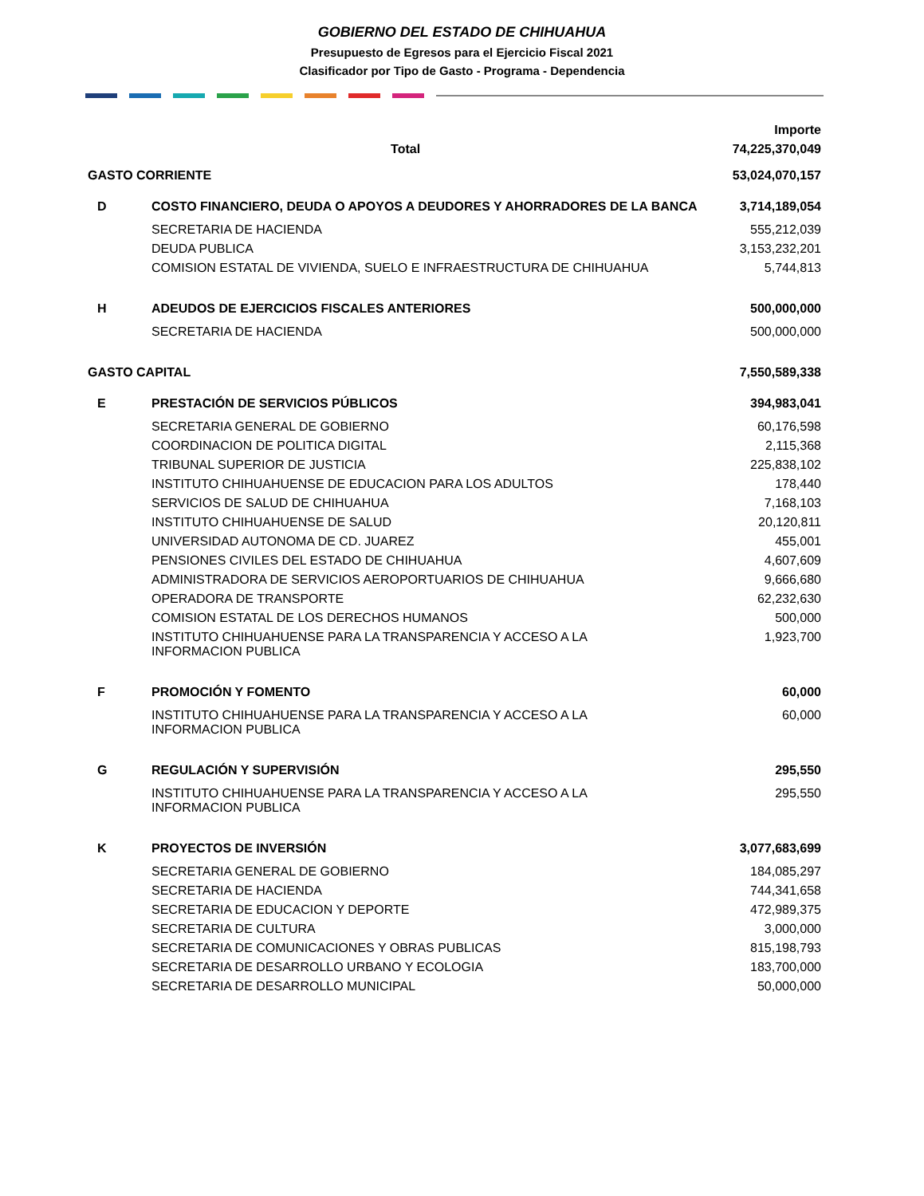GOBIERNO DEL ESTADO DE CHIHUAHUA
Presupuesto de Egresos para el Ejercicio Fiscal 2021
Clasificador por Tipo de Gasto - Programa - Dependencia
| | | Importe |
| Total | | 74,225,370,049 |
| GASTO CORRIENTE | | 53,024,070,157 |
| D | COSTO FINANCIERO, DEUDA O APOYOS A DEUDORES Y AHORRADORES DE LA BANCA | 3,714,189,054 |
| | SECRETARIA DE HACIENDA | 555,212,039 |
| | DEUDA PUBLICA | 3,153,232,201 |
| | COMISION ESTATAL DE VIVIENDA, SUELO E INFRAESTRUCTURA DE CHIHUAHUA | 5,744,813 |
| H | ADEUDOS DE EJERCICIOS FISCALES ANTERIORES | 500,000,000 |
| | SECRETARIA DE HACIENDA | 500,000,000 |
| GASTO CAPITAL | | 7,550,589,338 |
| E | PRESTACIÓN DE SERVICIOS PÚBLICOS | 394,983,041 |
| | SECRETARIA GENERAL DE GOBIERNO | 60,176,598 |
| | COORDINACION DE POLITICA DIGITAL | 2,115,368 |
| | TRIBUNAL SUPERIOR DE JUSTICIA | 225,838,102 |
| | INSTITUTO CHIHUAHUENSE DE EDUCACION PARA LOS ADULTOS | 178,440 |
| | SERVICIOS DE SALUD DE CHIHUAHUA | 7,168,103 |
| | INSTITUTO CHIHUAHUENSE DE SALUD | 20,120,811 |
| | UNIVERSIDAD AUTONOMA DE CD. JUAREZ | 455,001 |
| | PENSIONES CIVILES DEL ESTADO DE CHIHUAHUA | 4,607,609 |
| | ADMINISTRADORA DE SERVICIOS AEROPORTUARIOS DE CHIHUAHUA | 9,666,680 |
| | OPERADORA DE TRANSPORTE | 62,232,630 |
| | COMISION ESTATAL DE LOS DERECHOS HUMANOS | 500,000 |
| | INSTITUTO CHIHUAHUENSE PARA LA TRANSPARENCIA Y ACCESO A LA INFORMACION PUBLICA | 1,923,700 |
| F | PROMOCIÓN Y FOMENTO | 60,000 |
| | INSTITUTO CHIHUAHUENSE PARA LA TRANSPARENCIA Y ACCESO A LA INFORMACION PUBLICA | 60,000 |
| G | REGULACIÓN Y SUPERVISIÓN | 295,550 |
| | INSTITUTO CHIHUAHUENSE PARA LA TRANSPARENCIA Y ACCESO A LA INFORMACION PUBLICA | 295,550 |
| K | PROYECTOS DE INVERSIÓN | 3,077,683,699 |
| | SECRETARIA GENERAL DE GOBIERNO | 184,085,297 |
| | SECRETARIA DE HACIENDA | 744,341,658 |
| | SECRETARIA DE EDUCACION Y DEPORTE | 472,989,375 |
| | SECRETARIA DE CULTURA | 3,000,000 |
| | SECRETARIA DE COMUNICACIONES Y OBRAS PUBLICAS | 815,198,793 |
| | SECRETARIA DE DESARROLLO URBANO Y ECOLOGIA | 183,700,000 |
| | SECRETARIA DE DESARROLLO MUNICIPAL | 50,000,000 |